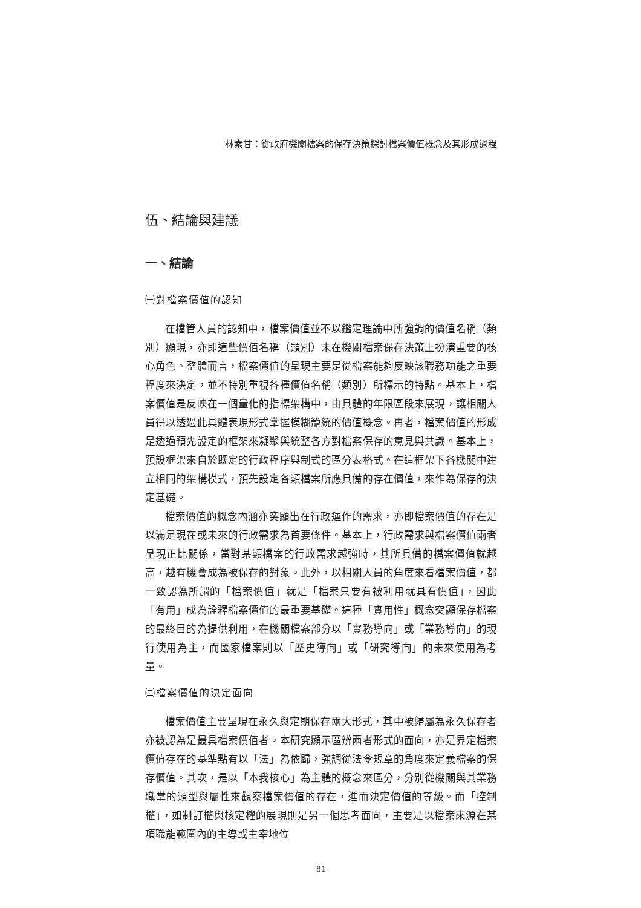林素甘：從政府機關檔案的保存決策探討檔案價值概念及其形成過程
伍、結論與建議
一、結論
㈠對檔案價值的認知
在檔管人員的認知中，檔案價值並不以鑑定理論中所強調的價值名稱（類別）顯現，亦即這些價值名稱（類別）未在機關檔案保存決策上扮演重要的核心角色。整體而言，檔案價值的呈現主要是從檔案能夠反映該職務功能之重要程度來決定，並不特別重視各種價值名稱（類別）所標示的特點。基本上，檔案價值是反映在一個量化的指標架構中，由具體的年限區段來展現，讓相關人員得以透過此具體表現形式掌握模糊籠統的價值概念。再者，檔案價值的形成是透過預先設定的框架來凝聚與統整各方對檔案保存的意見與共識。基本上，預設框架來自於既定的行政程序與制式的區分表格式。在這框架下各機關中建立相同的架構模式，預先設定各類檔案所應具備的存在價值，來作為保存的決定基礎。
檔案價值的概念內涵亦突顯出在行政運作的需求，亦即檔案價值的存在是以滿足現在或未來的行政需求為首要條件。基本上，行政需求與檔案價值兩者呈現正比關係，當對某類檔案的行政需求越強時，其所具備的檔案價值就越高，越有機會成為被保存的對象。此外，以相關人員的角度來看檔案價值，都一致認為所謂的「檔案價值」就是「檔案只要有被利用就具有價值」，因此「有用」成為詮釋檔案價值的最重要基礎。這種「實用性」概念突顯保存檔案的最終目的為提供利用，在機關檔案部分以「實務導向」或「業務導向」的現行使用為主，而國家檔案則以「歷史導向」或「研究導向」的未來使用為考量。
㈡檔案價值的決定面向
檔案價值主要呈現在永久與定期保存兩大形式，其中被歸屬為永久保存者亦被認為是最具檔案價值者。本研究顯示區辨兩者形式的面向，亦是界定檔案價值存在的基準點有以「法」為依歸，強調從法令規章的角度來定義檔案的保存價值。其次，是以「本我核心」為主體的概念來區分，分別從機關與其業務職掌的類型與屬性來觀察檔案價值的存在，進而決定價值的等級。而「控制權」，如制訂權與核定權的展現則是另一個思考面向，主要是以檔案來源在某項職能範圍內的主導或主宰地位
81